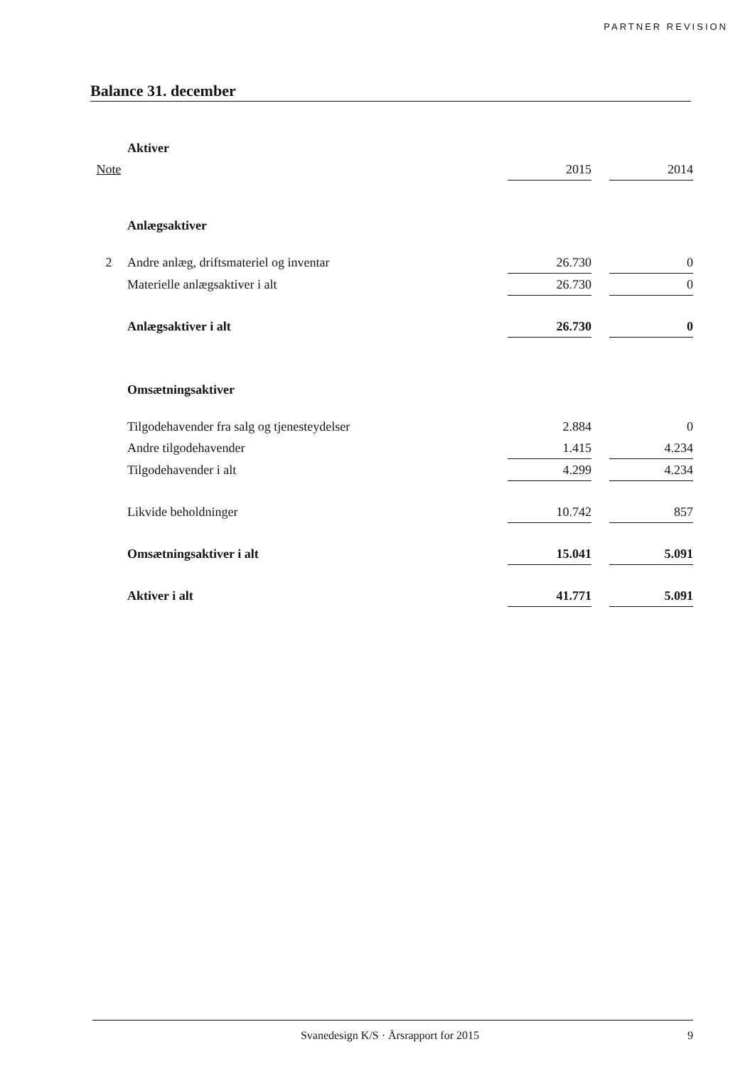PARTNER REVISION
Balance 31. december
| | Aktiver | | | |
| Note | | 2015 | | 2014 |
| | Anlægsaktiver | | | |
| 2 | Andre anlæg, driftsmateriel og inventar | 26.730 | | 0 |
| | Materielle anlægsaktiver i alt | 26.730 | | 0 |
| | Anlægsaktiver i alt | 26.730 | | 0 |
| | Omsætningsaktiver | | | |
| | Tilgodehavender fra salg og tjenesteydelser | 2.884 | | 0 |
| | Andre tilgodehavender | 1.415 | | 4.234 |
| | Tilgodehavender i alt | 4.299 | | 4.234 |
| | Likvide beholdninger | 10.742 | | 857 |
| | Omsætningsaktiver i alt | 15.041 | | 5.091 |
| | Aktiver i alt | 41.771 | | 5.091 |
Svanedesign K/S · Årsrapport for 2015 9